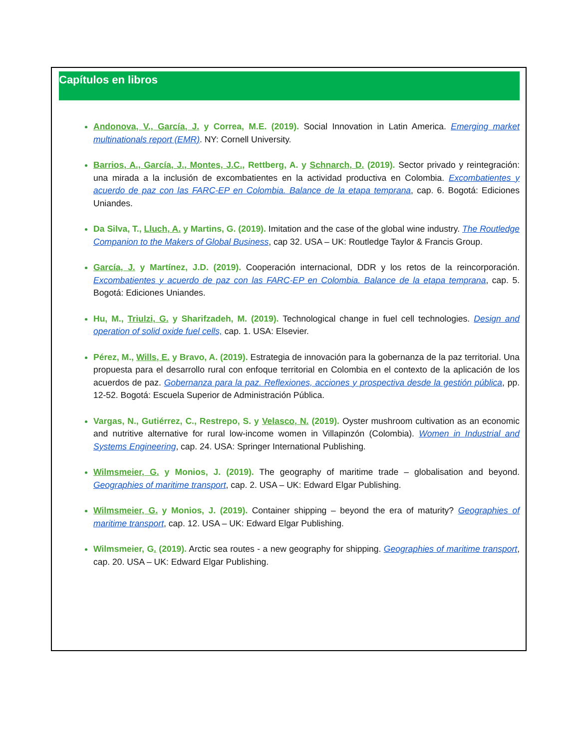Capítulos en libros
Andonova, V., García, J. y Correa, M.E. (2019). Social Innovation in Latin America. Emerging market multinationals report (EMR). NY: Cornell University.
Barrios, A., García, J., Montes, J.C., Rettberg, A. y Schnarch, D. (2019). Sector privado y reintegración: una mirada a la inclusión de excombatientes en la actividad productiva en Colombia. Excombatientes y acuerdo de paz con las FARC-EP en Colombia. Balance de la etapa temprana, cap. 6. Bogotá: Ediciones Uniandes.
Da Silva, T., Lluch, A. y Martins, G. (2019). Imitation and the case of the global wine industry. The Routledge Companion to the Makers of Global Business, cap 32. USA – UK: Routledge Taylor & Francis Group.
García, J. y Martínez, J.D. (2019). Cooperación internacional, DDR y los retos de la reincorporación. Excombatientes y acuerdo de paz con las FARC-EP en Colombia. Balance de la etapa temprana, cap. 5. Bogotá: Ediciones Uniandes.
Hu, M., Triulzi, G. y Sharifzadeh, M. (2019). Technological change in fuel cell technologies. Design and operation of solid oxide fuel cells, cap. 1. USA: Elsevier.
Pérez, M., Wills, E. y Bravo, A. (2019). Estrategia de innovación para la gobernanza de la paz territorial. Una propuesta para el desarrollo rural con enfoque territorial en Colombia en el contexto de la aplicación de los acuerdos de paz. Gobernanza para la paz. Reflexiones, acciones y prospectiva desde la gestión pública, pp. 12-52. Bogotá: Escuela Superior de Administración Pública.
Vargas, N., Gutiérrez, C., Restrepo, S. y Velasco, N. (2019). Oyster mushroom cultivation as an economic and nutritive alternative for rural low-income women in Villapinzón (Colombia). Women in Industrial and Systems Engineering, cap. 24. USA: Springer International Publishing.
Wilmsmeier, G. y Monios, J. (2019). The geography of maritime trade – globalisation and beyond. Geographies of maritime transport, cap. 2. USA – UK: Edward Elgar Publishing.
Wilmsmeier, G. y Monios, J. (2019). Container shipping – beyond the era of maturity? Geographies of maritime transport, cap. 12. USA – UK: Edward Elgar Publishing.
Wilmsmeier, G. (2019). Arctic sea routes - a new geography for shipping. Geographies of maritime transport, cap. 20. USA – UK: Edward Elgar Publishing.